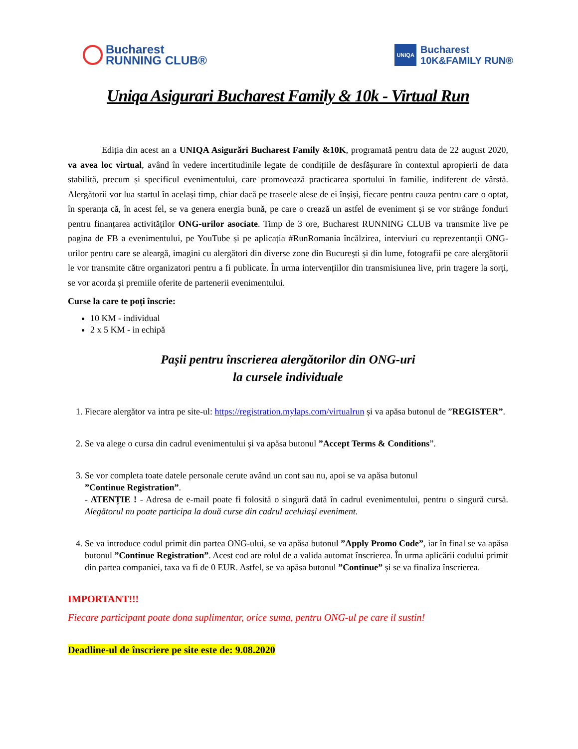Bucharest
RUNNING CLUB®
UNIQA
Bucharest
10K&FAMILY RUN®
Uniqa Asigurari Bucharest Family & 10k - Virtual Run
Ediția din acest an a UNIQA Asigurări Bucharest Family &10K, programată pentru data de 22 august 2020, va avea loc virtual, având în vedere incertitudinile legate de condițiile de desfășurare în contextul apropierii de data stabilită, precum și specificul evenimentului, care promovează practicarea sportului în familie, indiferent de vârstă. Alergătorii vor lua startul în același timp, chiar dacă pe traseele alese de ei înșiși, fiecare pentru cauza pentru care o optat, în speranța că, în acest fel, se va genera energia bună, pe care o crează un astfel de eveniment și se vor strânge fonduri pentru finanțarea activităților ONG-urilor asociate. Timp de 3 ore, Bucharest RUNNING CLUB va transmite live pe pagina de FB a evenimentului, pe YouTube și pe aplicația #RunRomania încălzirea, interviuri cu reprezentanții ONG-urilor pentru care se aleargă, imagini cu alergători din diverse zone din București și din lume, fotografii pe care alergătorii le vor transmite către organizatori pentru a fi publicate. În urma intervențiilor din transmisiunea live, prin tragere la sorți, se vor acorda și premiile oferite de partenerii evenimentului.
Curse la care te poți înscrie:
10 KM - individual
2 x 5 KM - in echipă
Pașii pentru înscrierea alergătorilor din ONG-uri
la cursele individuale
1. Fiecare alergător va intra pe site-ul: https://registration.mylaps.com/virtualrun și va apăsa butonul de ”REGISTER”.
2. Se va alege o cursa din cadrul evenimentului și va apăsa butonul ”Accept Terms & Conditions”.
3. Se vor completa toate datele personale cerute având un cont sau nu, apoi se va apăsa butonul
”Continue Registration”.
- ATENȚIE ! - Adresa de e-mail poate fi folosită o singură dată în cadrul evenimentului, pentru o singură cursă. Alegătorul nu poate participa la două curse din cadrul aceluiași eveniment.
4. Se va introduce codul primit din partea ONG-ului, se va apăsa butonul ”Apply Promo Code”, iar în final se va apăsa butonul ”Continue Registration”. Acest cod are rolul de a valida automat înscrierea. În urma aplicării codului primit din partea companiei, taxa va fi de 0 EUR. Astfel, se va apăsa butonul ”Continue” și se va finaliza înscrierea.
IMPORTANT!!!
Fiecare participant poate dona suplimentar, orice suma, pentru ONG-ul pe care il sustin!
Deadline-ul de înscriere pe site este de: 9.08.2020